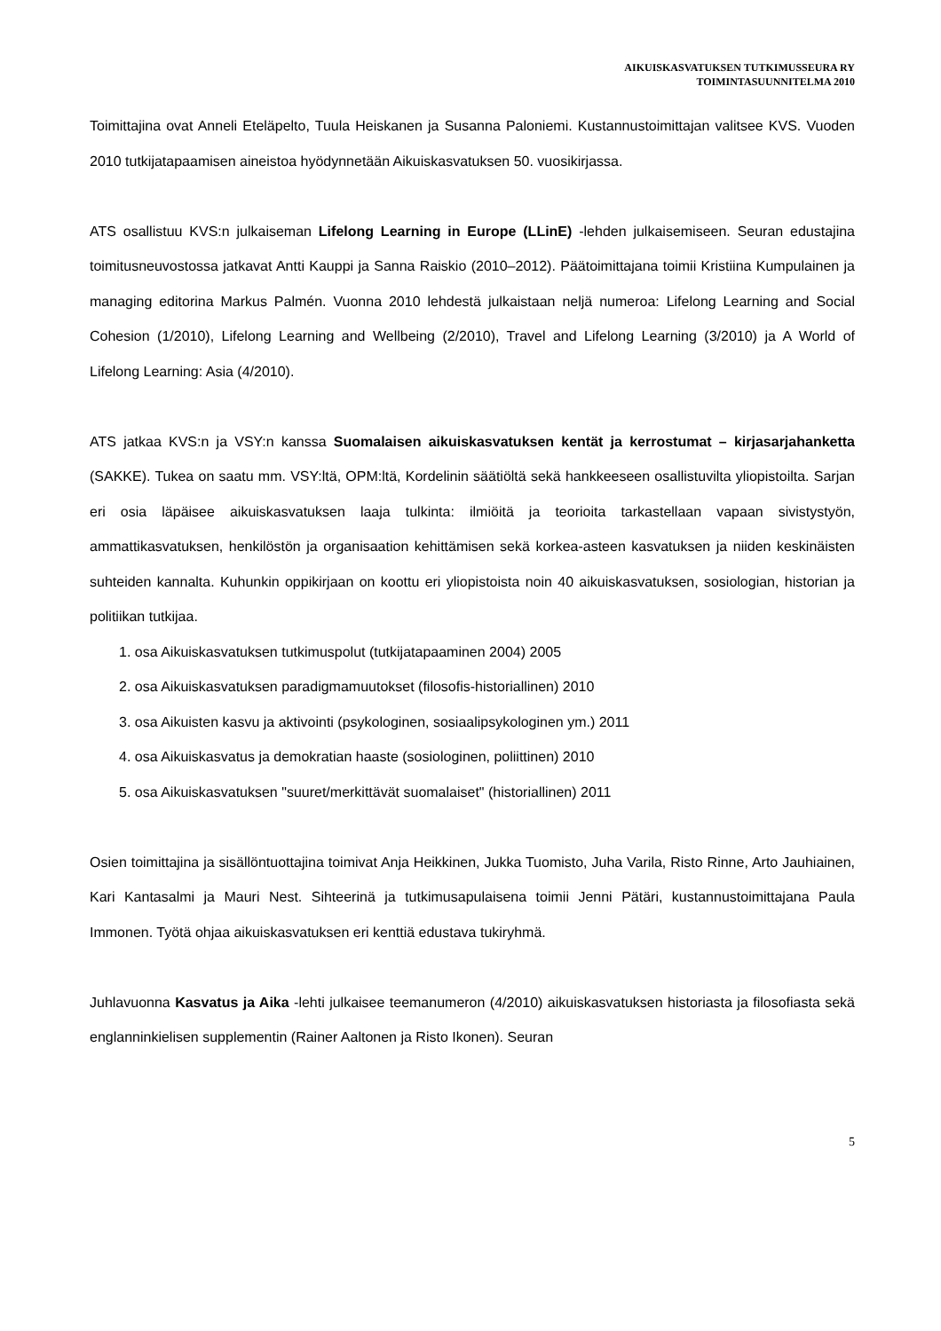AIKUISKASVATUKSEN TUTKIMUSSEURA RY
TOIMINTASUUNNITELMA 2010
Toimittajina ovat Anneli Eteläpelto, Tuula Heiskanen ja Susanna Paloniemi. Kustannustoimittajan valitsee KVS. Vuoden 2010 tutkijatapaamisen aineistoa hyödynnetään Aikuiskasvatuksen 50. vuosikirjassa.
ATS osallistuu KVS:n julkaiseman Lifelong Learning in Europe (LLinE) -lehden julkaisemiseen. Seuran edustajina toimitusneuvostossa jatkavat Antti Kauppi ja Sanna Raiskio (2010–2012). Päätoimittajana toimii Kristiina Kumpulainen ja managing editorina Markus Palmén. Vuonna 2010 lehdestä julkaistaan neljä numeroa: Lifelong Learning and Social Cohesion (1/2010), Lifelong Learning and Wellbeing (2/2010), Travel and Lifelong Learning (3/2010) ja A World of Lifelong Learning: Asia (4/2010).
ATS jatkaa KVS:n ja VSY:n kanssa Suomalaisen aikuiskasvatuksen kentät ja kerrostumat – kirjasarjahanketta (SAKKE). Tukea on saatu mm. VSY:ltä, OPM:ltä, Kordelinin säätiöltä sekä hankkeeseen osallistuvilta yliopistoilta. Sarjan eri osia läpäisee aikuiskasvatuksen laaja tulkinta: ilmiöitä ja teorioita tarkastellaan vapaan sivistystyön, ammattikasvatuksen, henkilöstön ja organisaation kehittämisen sekä korkea-asteen kasvatuksen ja niiden keskinäisten suhteiden kannalta. Kuhunkin oppikirjaan on koottu eri yliopistoista noin 40 aikuiskasvatuksen, sosiologian, historian ja politiikan tutkijaa.
1. osa Aikuiskasvatuksen tutkimuspolut (tutkijatapaaminen 2004) 2005
2. osa Aikuiskasvatuksen paradigmamuutokset (filosofis-historiallinen) 2010
3. osa Aikuisten kasvu ja aktivointi (psykologinen, sosiaalipsykologinen ym.) 2011
4. osa Aikuiskasvatus ja demokratian haaste (sosiologinen, poliittinen) 2010
5. osa Aikuiskasvatuksen "suuret/merkittävät suomalaiset" (historiallinen) 2011
Osien toimittajina ja sisällöntuottajina toimivat Anja Heikkinen, Jukka Tuomisto, Juha Varila, Risto Rinne, Arto Jauhiainen, Kari Kantasalmi ja Mauri Nest. Sihteerinä ja tutkimusapulaisena toimii Jenni Pätäri, kustannustoimittajana Paula Immonen. Työtä ohjaa aikuiskasvatuksen eri kenttiä edustava tukiryhmä.
Juhlavuonna Kasvatus ja Aika -lehti julkaisee teemanumeron (4/2010) aikuiskasvatuksen historiasta ja filosofiasta sekä englanninkielisen supplementin (Rainer Aaltonen ja Risto Ikonen). Seuran
5